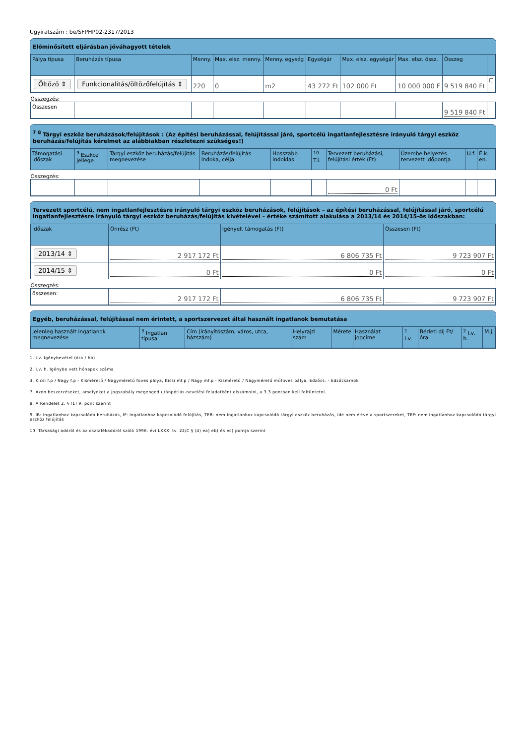Ügyiratszám : be/SFPHP02-2317/2013
Előminősített eljárásban jóváhagyott tételek
| Pálya típusa | Beruházás típusa | Menny. | Max. elsz. menny. | Menny. egység | Egységár | Max. elsz. egységár | Max. elsz. össz. | Összeg | |
| --- | --- | --- | --- | --- | --- | --- | --- | --- | --- |
| Öltöző ⇕ | Funkcionalitás/öltözőfelújítás ⇕ | 220 | 0 | m2 | 43 272 Ft | 102 000 Ft | 10 000 000 F | 9 519 840 Ft | ☐ |
| Összegzés: | | | | | | | | | |
| Összesen | | | | | | | | 9 519 840 Ft | |
<sup>7</sup> <sup>8</sup> Tárgyi eszköz beruházások/felújítások : (Az építési beruházással, felújítással járó, sportcélú ingatlanfejlesztésre irányuló tárgyi eszköz beruházás/felújítás kérelmet az alábbiakban részletezni szükséges!)
| Támogatási időszak | <sup>9</sup> Eszköz jellege | Tárgyi eszköz beruházás/felújítás megnevezése | Beruházás/felújítás indoka, célja | Hosszabb indoklás | <sup>10</sup> T.i. | Tervezett beruházási, felújítási érték (Ft) | Üzembe helyezés tervezett időpontja | U.f. | É.k. en. |
| --- | --- | --- | --- | --- | --- | --- | --- | --- | --- |
| Összegzés: | | | | | | | | | |
| | | | | | | 0 Ft | | | |
Tervezett sportcélú, nem ingatlanfejlesztésre irányuló tárgyi eszköz beruházások, felújítások – az építési beruházással, felújítással járó, sportcélú ingatlanfejlesztésre irányuló tárgyi eszköz beruházás/felújítás kivételével – értéke számított alakulása a 2013/14 és 2014/15-ös időszakban:
| Időszak | Önrész (Ft) | Igényelt támogatás (Ft) | Összesen (Ft) |
| --- | --- | --- | --- |
| 2013/14 ⇕ | 2 917 172 Ft | 6 806 735 Ft | 9 723 907 Ft |
| 2014/15 ⇕ | 0 Ft | 0 Ft | 0 Ft |
| Összegzés: | | | |
| összesen: | 2 917 172 Ft | 6 806 735 Ft | 9 723 907 Ft |
Egyéb, beruházással, felújítással nem érintett, a sportszervezet által használt ingatlanok bemutatása
| Jelenleg használt ingatlanok megnevezése | <sup>3</sup> Ingatlan típusa | Cím (irányítószám, város, utca, házszám) | Helyrajzi szám | Mérete | Használat jogcíme | <sup>1</sup> I.v. | Bérleti díj Ft/óra | <sup>2</sup> I.v. h. | M.j. |
| --- | --- | --- | --- | --- | --- | --- | --- | --- | --- |
1. I.v. Igénybevétel (óra / hó)
2. I.v. h. Igénybe vett hónapok száma
3. Kicsi f.p / Nagy f.p - Kisméretű / Nagyméretű füves pálya, Kicsi mf.p / Nagy mf.p - Kisméretű / Nagyméretű műfüves pálya, Edzőcs. - Edzőcsarnok
7. Azon beszerzéseket, amelyeket a jogszabály megenged utánpótlás-nevelési feladatként elszámolni, a 3.3 pontban kell feltüntetni.
8. A Rendelet 2. § (1) 9. pont szerint
9. IB: Ingatlanhoz kapcsolódó beruházás, IF: ingatlanhoz kapcsolódó felújítás, TEB: nem ingatlanhoz kapcsolódó tárgyi eszköz beruházás, ide nem értve a sportszereket, TEF: nem ingatlanhoz kapcsolódó tárgyi eszköz felújítás
10. Társasági adóról és az osztalékadóról szóló 1996. évi LXXXI tv. 22/C § (4) ea) eb) és ec) pontja szerint